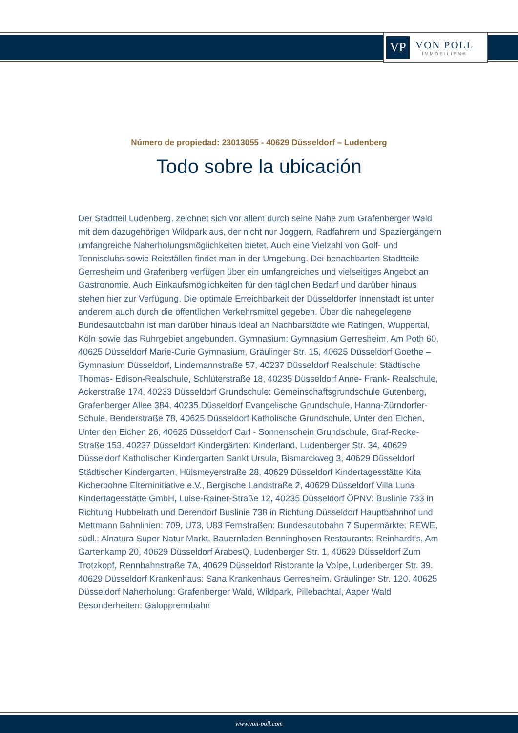VP
VON POLL
IMMOBILIEN®
Número de propiedad: 23013055 - 40629 Düsseldorf – Ludenberg
Todo sobre la ubicación
Der Stadtteil Ludenberg, zeichnet sich vor allem durch seine Nähe zum Grafenberger Wald mit dem dazugehörigen Wildpark aus, der nicht nur Joggern, Radfahrern und Spaziergängern umfangreiche Naherholungsmöglichkeiten bietet. Auch eine Vielzahl von Golf- und Tennisclubs sowie Reitställen findet man in der Umgebung. Dei benachbarten Stadtteile Gerresheim und Grafenberg verfügen über ein umfangreiches und vielseitiges Angebot an Gastronomie. Auch Einkaufsmöglichkeiten für den täglichen Bedarf und darüber hinaus stehen hier zur Verfügung. Die optimale Erreichbarkeit der Düsseldorfer Innenstadt ist unter anderem auch durch die öffentlichen Verkehrsmittel gegeben. Über die nahegelegene Bundesautobahn ist man darüber hinaus ideal an Nachbarstädte wie Ratingen, Wuppertal, Köln sowie das Ruhrgebiet angebunden. Gymnasium: Gymnasium Gerresheim, Am Poth 60, 40625 Düsseldorf Marie-Curie Gymnasium, Gräulinger Str. 15, 40625 Düsseldorf Goethe – Gymnasium Düsseldorf, Lindemannstraße 57, 40237 Düsseldorf Realschule: Städtische Thomas- Edison-Realschule, Schlüterstraße 18, 40235 Düsseldorf Anne- Frank- Realschule, Ackerstraße 174, 40233 Düsseldorf Grundschule: Gemeinschaftsgrundschule Gutenberg, Grafenberger Allee 384, 40235 Düsseldorf Evangelische Grundschule, Hanna-Zürndorfer-Schule, Benderstraße 78, 40625 Düsseldorf Katholische Grundschule, Unter den Eichen, Unter den Eichen 26, 40625 Düsseldorf Carl - Sonnenschein Grundschule, Graf-Recke-Straße 153, 40237 Düsseldorf Kindergärten: Kinderland, Ludenberger Str. 34, 40629 Düsseldorf Katholischer Kindergarten Sankt Ursula, Bismarckweg 3, 40629 Düsseldorf Städtischer Kindergarten, Hülsmeyerstraße 28, 40629 Düsseldorf Kindertagesstätte Kita Kicherbohne Elterninitiative e.V., Bergische Landstraße 2, 40629 Düsseldorf Villa Luna Kindertagesstätte GmbH, Luise-Rainer-Straße 12, 40235 Düsseldorf ÖPNV: Buslinie 733 in Richtung Hubbelrath und Derendorf Buslinie 738 in Richtung Düsseldorf Hauptbahnhof und Mettmann Bahnlinien: 709, U73, U83 Fernstraßen: Bundesautobahn 7 Supermärkte: REWE, südl.: Alnatura Super Natur Markt, Bauernladen Benninghoven Restaurants: Reinhardt‘s, Am Gartenkamp 20, 40629 Düsseldorf ArabesQ, Ludenberger Str. 1, 40629 Düsseldorf Zum Trotzkopf, Rennbahnstraße 7A, 40629 Düsseldorf Ristorante la Volpe, Ludenberger Str. 39, 40629 Düsseldorf Krankenhaus: Sana Krankenhaus Gerresheim, Gräulinger Str. 120, 40625 Düsseldorf Naherholung: Grafenberger Wald, Wildpark, Pillebachtal, Aaper Wald Besonderheiten: Galopprennbahn
www.von-poll.com